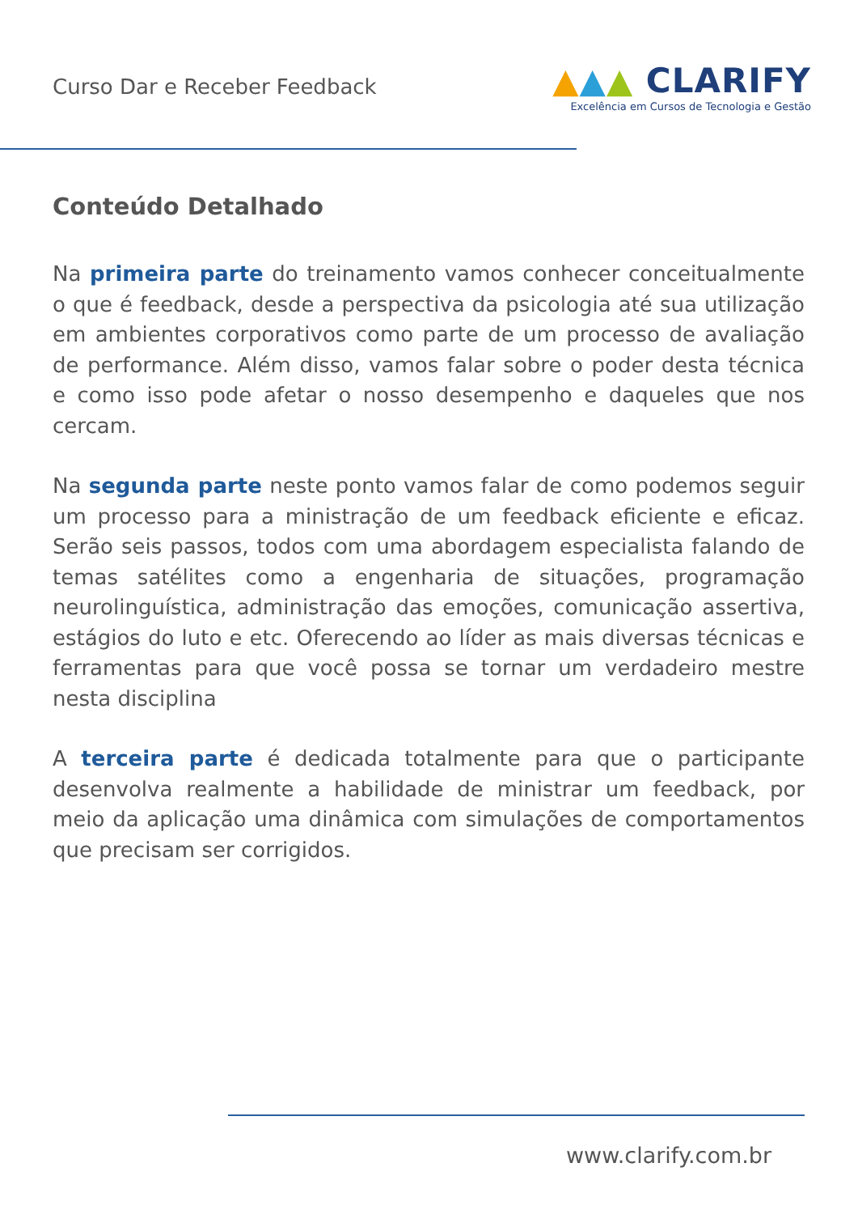Curso Dar e Receber Feedback
▲▲▲ CLARIFY
Excelência em Cursos de Tecnologia e Gestão
Conteúdo Detalhado
Na primeira parte do treinamento vamos conhecer conceitualmente o que é feedback, desde a perspectiva da psicologia até sua utilização em ambientes corporativos como parte de um processo de avaliação de performance. Além disso, vamos falar sobre o poder desta técnica e como isso pode afetar o nosso desempenho e daqueles que nos cercam.
Na segunda parte neste ponto vamos falar de como podemos seguir um processo para a ministração de um feedback eficiente e eficaz. Serão seis passos, todos com uma abordagem especialista falando de temas satélites como a engenharia de situações, programação neurolinguística, administração das emoções, comunicação assertiva, estágios do luto e etc. Oferecendo ao líder as mais diversas técnicas e ferramentas para que você possa se tornar um verdadeiro mestre nesta disciplina
A terceira parte é dedicada totalmente para que o participante desenvolva realmente a habilidade de ministrar um feedback, por meio da aplicação uma dinâmica com simulações de comportamentos que precisam ser corrigidos.
www.clarify.com.br